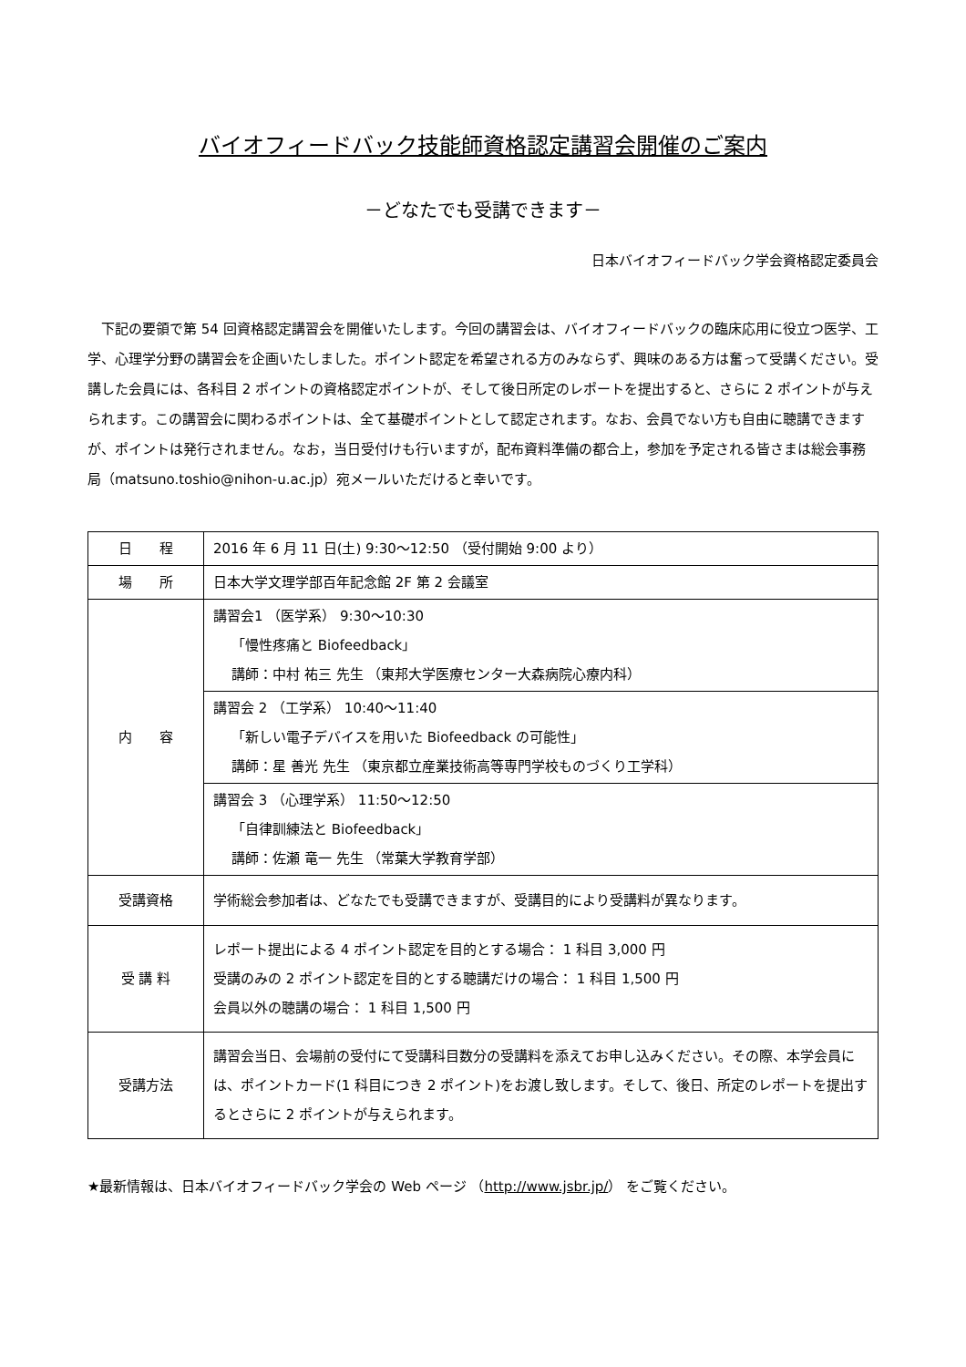バイオフィードバック技能師資格認定講習会開催のご案内
－どなたでも受講できます－
日本バイオフィードバック学会資格認定委員会
下記の要領で第 54 回資格認定講習会を開催いたします。今回の講習会は、バイオフィードバックの臨床応用に役立つ医学、工学、心理学分野の講習会を企画いたしました。ポイント認定を希望される方のみならず、興味のある方は奮って受講ください。受講した会員には、各科目 2 ポイントの資格認定ポイントが、そして後日所定のレポートを提出すると、さらに 2 ポイントが与えられます。この講習会に関わるポイントは、全て基礎ポイントとして認定されます。なお、会員でない方も自由に聴講できますが、ポイントは発行されません。なお，当日受付けも行いますが，配布資料準備の都合上，参加を予定される皆さまは総会事務局（matsuno.toshio@nihon-u.ac.jp）宛メールいただけると幸いです。
| 日 程 | 2016 年 6 月 11 日(土) 9:30～12:50 （受付開始 9:00 より） |
| 場 所 | 日本大学文理学部百年記念館 2F 第 2 会議室 |
| 内 容 | 講習会1 （医学系） 9:30～10:30 「慢性疼痛と Biofeedback」 講師：中村 祐三 先生 （東邦大学医療センター大森病院心療内科） |
| | 講習会 2 （工学系） 10:40～11:40 「新しい電子デバイスを用いた Biofeedback の可能性」 講師：星 善光 先生 （東京都立産業技術高等専門学校ものづくり工学科） |
| | 講習会 3 （心理学系） 11:50～12:50 「自律訓練法と Biofeedback」 講師：佐瀬 竜一 先生 （常葉大学教育学部） |
| 受講資格 | 学術総会参加者は、どなたでも受講できますが、受講目的により受講料が異なります。 |
| 受 講 料 | レポート提出による 4 ポイント認定を目的とする場合： 1 科目 3,000 円 受講のみの 2 ポイント認定を目的とする聴講だけの場合： 1 科目 1,500 円 会員以外の聴講の場合： 1 科目 1,500 円 |
| 受講方法 | 講習会当日、会場前の受付にて受講科目数分の受講料を添えてお申し込みください。その際、本学会員には、ポイントカード(1 科目につき 2 ポイント)をお渡し致します。そして、後日、所定のレポートを提出するとさらに 2 ポイントが与えられます。 |
★最新情報は、日本バイオフィードバック学会の Web ページ （http://www.jsbr.jp/） をご覧ください。